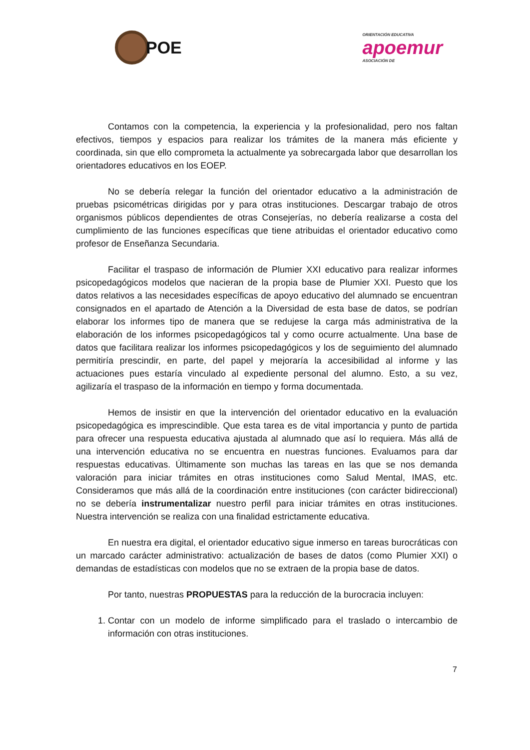POE
ORIENTACIÓN EDUCATIVA
apoemur
ASOCIACIÓN DE
Contamos con la competencia, la experiencia y la profesionalidad, pero nos faltan efectivos, tiempos y espacios para realizar los trámites de la manera más eficiente y coordinada, sin que ello comprometa la actualmente ya sobrecargada labor que desarrollan los orientadores educativos en los EOEP.
No se debería relegar la función del orientador educativo a la administración de pruebas psicométricas dirigidas por y para otras instituciones. Descargar trabajo de otros organismos públicos dependientes de otras Consejerías, no debería realizarse a costa del cumplimiento de las funciones específicas que tiene atribuidas el orientador educativo como profesor de Enseñanza Secundaria.
Facilitar el traspaso de información de Plumier XXI educativo para realizar informes psicopedagógicos modelos que nacieran de la propia base de Plumier XXI. Puesto que los datos relativos a las necesidades específicas de apoyo educativo del alumnado se encuentran consignados en el apartado de Atención a la Diversidad de esta base de datos, se podrían elaborar los informes tipo de manera que se redujese la carga más administrativa de la elaboración de los informes psicopedagógicos tal y como ocurre actualmente. Una base de datos que facilitara realizar los informes psicopedagógicos y los de seguimiento del alumnado permitiría prescindir, en parte, del papel y mejoraría la accesibilidad al informe y las actuaciones pues estaría vinculado al expediente personal del alumno. Esto, a su vez, agilizaría el traspaso de la información en tiempo y forma documentada.
Hemos de insistir en que la intervención del orientador educativo en la evaluación psicopedagógica es imprescindible. Que esta tarea es de vital importancia y punto de partida para ofrecer una respuesta educativa ajustada al alumnado que así lo requiera. Más allá de una intervención educativa no se encuentra en nuestras funciones. Evaluamos para dar respuestas educativas. Últimamente son muchas las tareas en las que se nos demanda valoración para iniciar trámites en otras instituciones como Salud Mental, IMAS, etc. Consideramos que más allá de la coordinación entre instituciones (con carácter bidireccional) no se debería instrumentalizar nuestro perfil para iniciar trámites en otras instituciones. Nuestra intervención se realiza con una finalidad estrictamente educativa.
En nuestra era digital, el orientador educativo sigue inmerso en tareas burocráticas con un marcado carácter administrativo: actualización de bases de datos (como Plumier XXI) o demandas de estadísticas con modelos que no se extraen de la propia base de datos.
Por tanto, nuestras PROPUESTAS para la reducción de la burocracia incluyen:
1. Contar con un modelo de informe simplificado para el traslado o intercambio de información con otras instituciones.
7